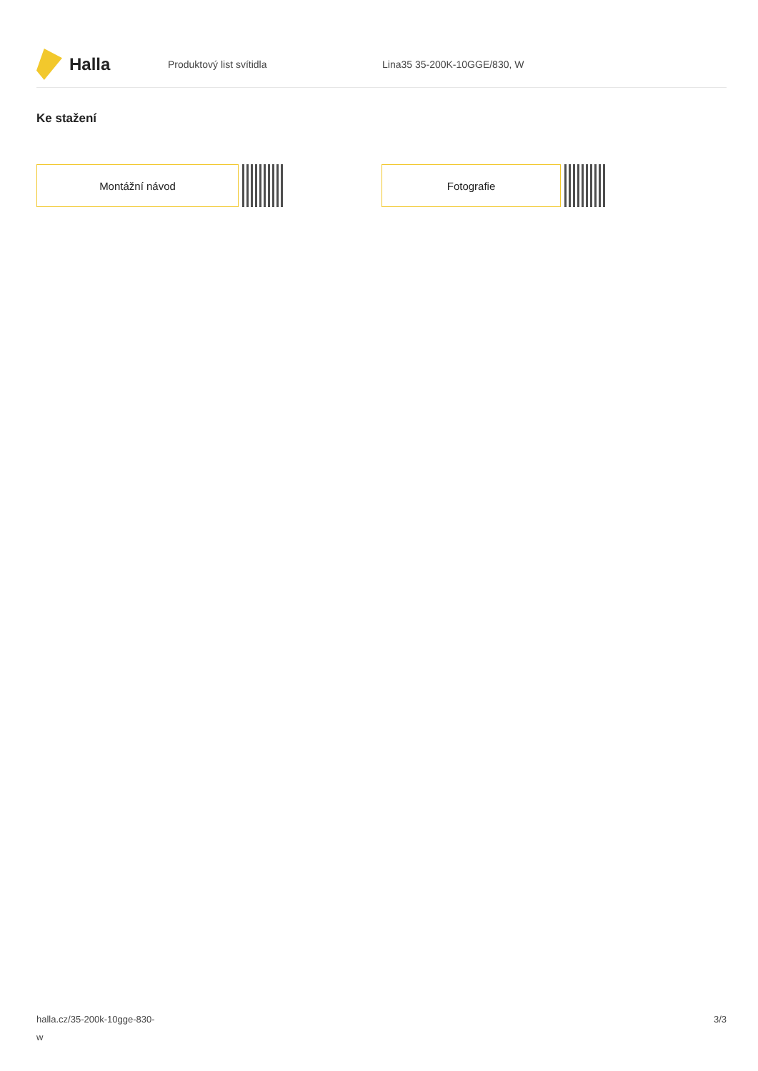Halla
Produktový list svítidla Lina35 35-200K-10GGE/830, W
Ke stažení
Montážní návod Fotografie
halla.cz/35-200k-10gge-830-
w
3/3